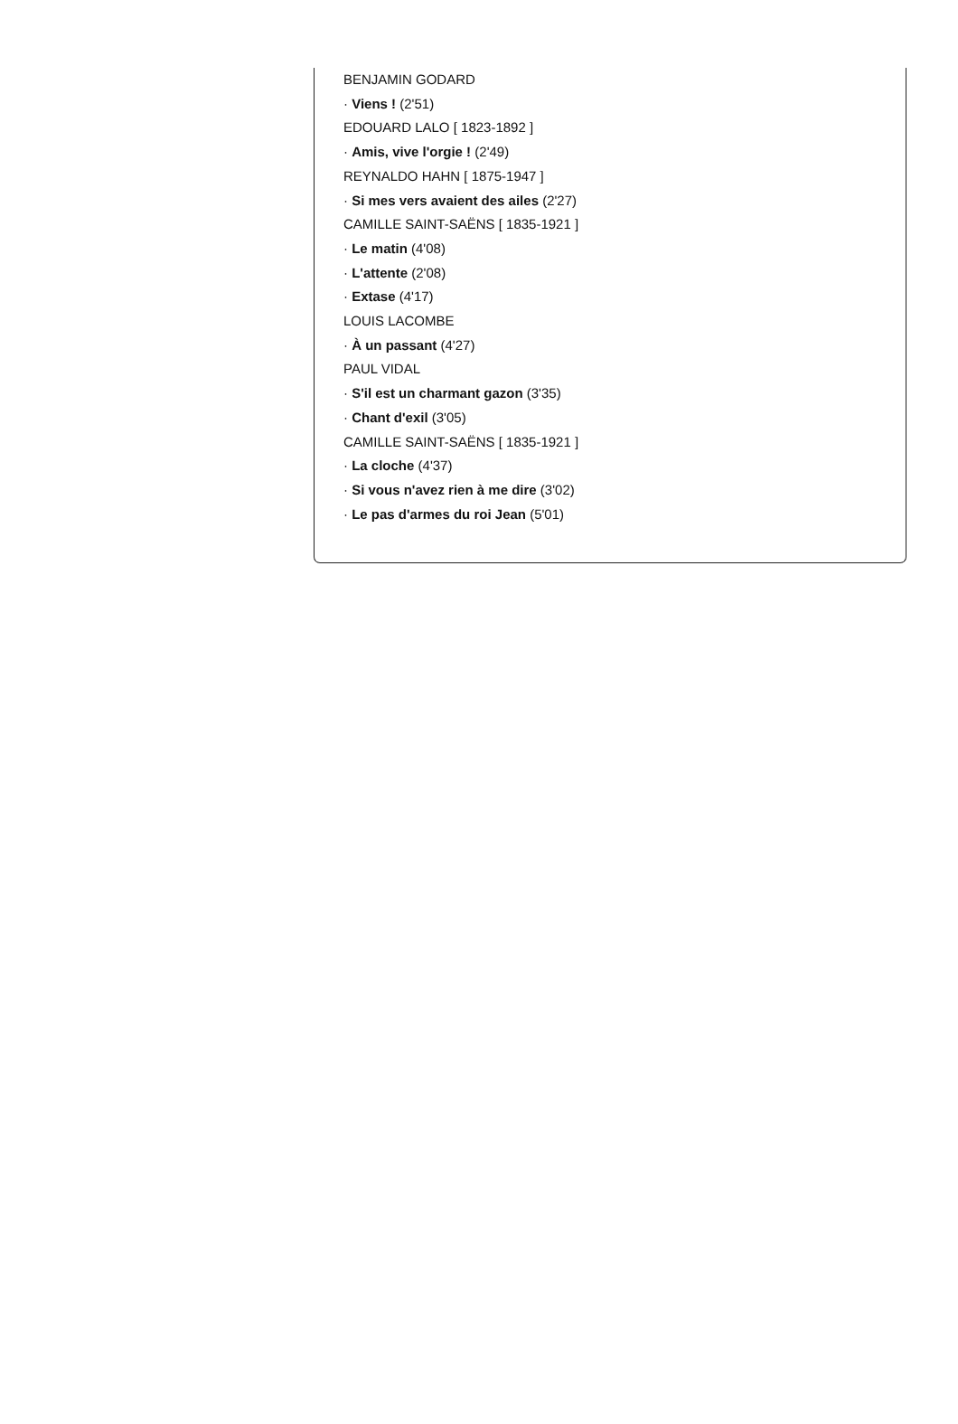BENJAMIN GODARD
· Viens ! (2'51)
EDOUARD LALO [ 1823-1892 ]
· Amis, vive l'orgie ! (2'49)
REYNALDO HAHN [ 1875-1947 ]
· Si mes vers avaient des ailes (2'27)
CAMILLE SAINT-SAËNS [ 1835-1921 ]
· Le matin (4'08)
· L'attente (2'08)
· Extase (4'17)
LOUIS LACOMBE
· À un passant (4'27)
PAUL VIDAL
· S'il est un charmant gazon (3'35)
· Chant d'exil (3'05)
CAMILLE SAINT-SAËNS [ 1835-1921 ]
· La cloche (4'37)
· Si vous n'avez rien à me dire (3'02)
· Le pas d'armes du roi Jean (5'01)